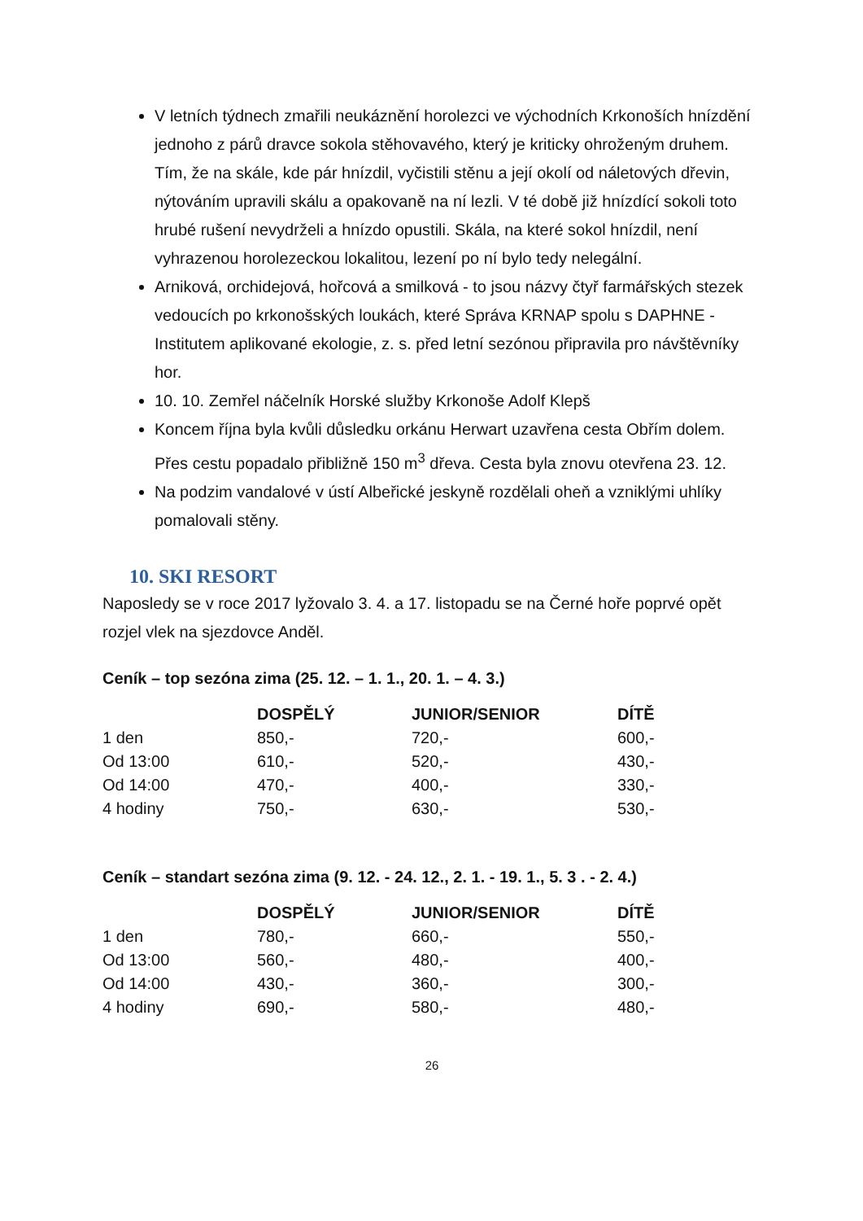V letních týdnech zmařili neukáznění horolezci ve východních Krkonoších hnízdění jednoho z párů dravce sokola stěhovavého, který je kriticky ohroženým druhem. Tím, že na skále, kde pár hnízdil, vyčistili stěnu a její okolí od náletových dřevin, nýtováním upravili skálu a opakovaně na ní lezli. V té době již hnízdící sokoli toto hrubé rušení nevydrželi a hnízdo opustili. Skála, na které sokol hnízdil, není vyhrazenou horolezeckou lokalitou, lezení po ní bylo tedy nelegální.
Arniková, orchidejová, hořcová a smilková - to jsou názvy čtyř farmářských stezek vedoucích po krkonošských loukách, které Správa KRNAP spolu s DAPHNE - Institutem aplikované ekologie, z. s. před letní sezónou připravila pro návštěvníky hor.
10. 10. Zemřel náčelník Horské služby Krkonoše Adolf Klepš
Koncem října byla kvůli důsledku orkánu Herwart uzavřena cesta Obřím dolem. Přes cestu popadalo přibližně 150 m<sup>3</sup> dřeva. Cesta byla znovu otevřena 23. 12.
Na podzim vandalové v ústí Albeřické jeskyně rozdělali oheň a vzniklými uhlíky pomalovali stěny.
10. SKI RESORT
Naposledy se v roce 2017 lyžovalo 3. 4. a 17. listopadu se na Černé hoře poprvé opět rozjel vlek na sjezdovce Anděl.
Ceník – top sezóna zima (25. 12. – 1. 1., 20. 1. – 4. 3.)
| | DOSPĚLÝ | JUNIOR/SENIOR | DÍTĚ |
| --- | --- | --- | --- |
| 1 den | 850,- | 720,- | 600,- |
| Od 13:00 | 610,- | 520,- | 430,- |
| Od 14:00 | 470,- | 400,- | 330,- |
| 4 hodiny | 750,- | 630,- | 530,- |
Ceník – standart sezóna zima (9. 12. - 24. 12., 2. 1. - 19. 1., 5. 3 . - 2. 4.)
| | DOSPĚLÝ | JUNIOR/SENIOR | DÍTĚ |
| --- | --- | --- | --- |
| 1 den | 780,- | 660,- | 550,- |
| Od 13:00 | 560,- | 480,- | 400,- |
| Od 14:00 | 430,- | 360,- | 300,- |
| 4 hodiny | 690,- | 580,- | 480,- |
26